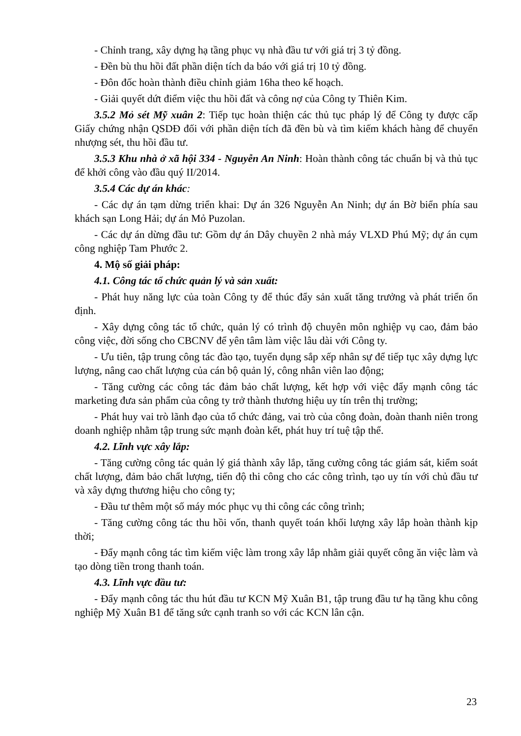- Chỉnh trang, xây dựng hạ tầng phục vụ nhà đầu tư với giá trị 3 tỷ đồng.
- Đền bù thu hồi đất phần diện tích da báo với giá trị 10 tỷ đồng.
- Đôn đốc hoàn thành điều chỉnh giảm 16ha theo kế hoạch.
- Giải quyết dứt điểm việc thu hồi đất và công nợ của Công ty Thiên Kim.
3.5.2 Mỏ sét Mỹ xuân 2: Tiếp tục hoàn thiện các thủ tục pháp lý để Công ty được cấp Giấy chứng nhận QSDĐ đối với phần diện tích đã đền bù và tìm kiếm khách hàng để chuyển nhượng sét, thu hồi đầu tư.
3.5.3 Khu nhà ở xã hội 334 - Nguyễn An Ninh: Hoàn thành công tác chuẩn bị và thủ tục để khởi công vào đầu quý II/2014.
3.5.4 Các dự án khác:
- Các dự án tạm dừng triển khai: Dự án 326 Nguyễn An Ninh; dự án Bờ biển phía sau khách sạn Long Hải; dự án Mỏ Puzolan.
- Các dự án dừng đầu tư: Gồm dự án Dây chuyền 2 nhà máy VLXD Phú Mỹ; dự án cụm công nghiệp Tam Phước 2.
4. Mộ số giải pháp:
4.1. Công tác tổ chức quản lý và sản xuất:
- Phát huy năng lực của toàn Công ty để thúc đẩy sản xuất tăng trưởng và phát triển ổn định.
- Xây dựng công tác tổ chức, quản lý có trình độ chuyên môn nghiệp vụ cao, đảm bảo công việc, đời sống cho CBCNV để yên tâm làm việc lâu dài với Công ty.
- Ưu tiên, tập trung công tác đào tạo, tuyển dụng sắp xếp nhân sự để tiếp tục xây dựng lực lượng, nâng cao chất lượng của cán bộ quản lý, công nhân viên lao động;
- Tăng cường các công tác đảm bảo chất lượng, kết hợp với việc đẩy mạnh công tác marketing đưa sản phẩm của công ty trở thành thương hiệu uy tín trên thị trường;
- Phát huy vai trò lãnh đạo của tổ chức đảng, vai trò của công đoàn, đoàn thanh niên trong doanh nghiệp nhằm tập trung sức mạnh đoàn kết, phát huy trí tuệ tập thể.
4.2. Lĩnh vực xây lắp:
- Tăng cường công tác quản lý giá thành xây lắp, tăng cường công tác giám sát, kiểm soát chất lượng, đảm bảo chất lượng, tiến độ thi công cho các công trình, tạo uy tín với chủ đầu tư và xây dựng thương hiệu cho công ty;
- Đầu tư thêm một số máy móc phục vụ thi công các công trình;
- Tăng cường công tác thu hồi vốn, thanh quyết toán khối lượng xây lắp hoàn thành kịp thời;
- Đẩy mạnh công tác tìm kiếm việc làm trong xây lắp nhằm giải quyết công ăn việc làm và tạo dòng tiền trong thanh toán.
4.3. Lĩnh vực đầu tư:
- Đẩy mạnh công tác thu hút đầu tư KCN Mỹ Xuân B1, tập trung đầu tư hạ tầng khu công nghiệp Mỹ Xuân B1 để tăng sức cạnh tranh so với các KCN lân cận.
23